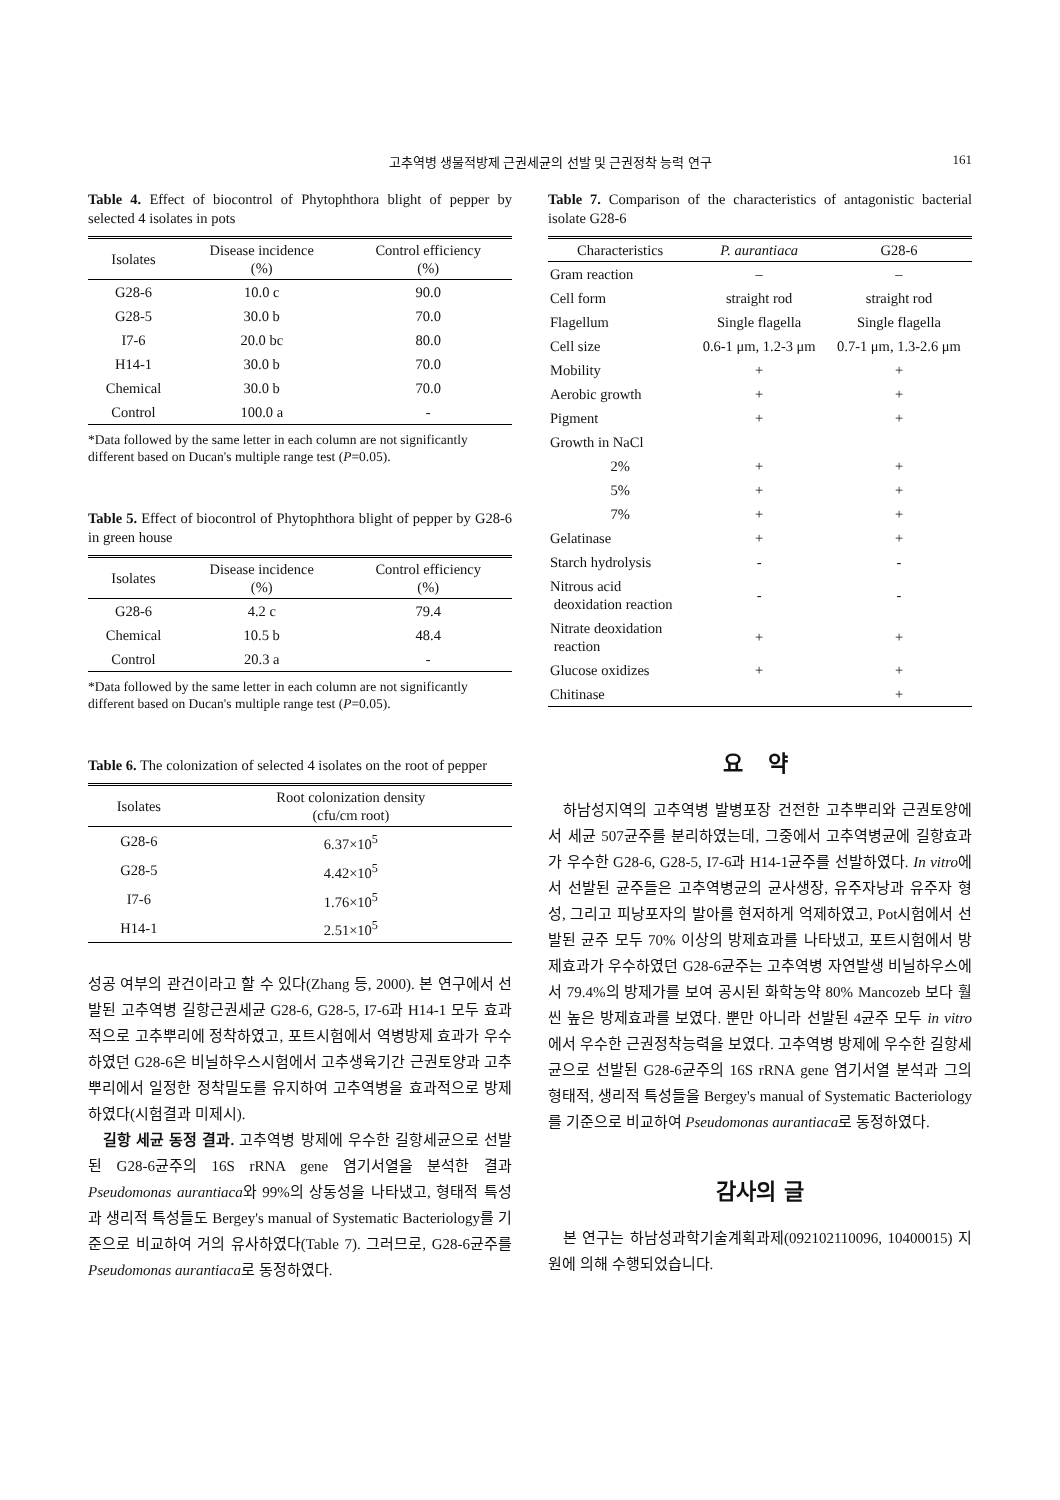고추역병 생물적방제 근권세균의 선발 및 근권정착 능력 연구 161
Table 4. Effect of biocontrol of Phytophthora blight of pepper by selected 4 isolates in pots
| Isolates | Disease incidence (%) | Control efficiency (%) |
| --- | --- | --- |
| G28-6 | 10.0 c | 90.0 |
| G28-5 | 30.0 b | 70.0 |
| I7-6 | 20.0 bc | 80.0 |
| H14-1 | 30.0 b | 70.0 |
| Chemical | 30.0 b | 70.0 |
| Control | 100.0 a | - |
*Data followed by the same letter in each column are not significantly different based on Ducan's multiple range test (P=0.05).
Table 5. Effect of biocontrol of Phytophthora blight of pepper by G28-6 in green house
| Isolates | Disease incidence (%) | Control efficiency (%) |
| --- | --- | --- |
| G28-6 | 4.2 c | 79.4 |
| Chemical | 10.5 b | 48.4 |
| Control | 20.3 a | - |
*Data followed by the same letter in each column are not significantly different based on Ducan's multiple range test (P=0.05).
Table 6. The colonization of selected 4 isolates on the root of pepper
| Isolates | Root colonization density (cfu/cm root) |
| --- | --- |
| G28-6 | 6.37×10<sup>5</sup> |
| G28-5 | 4.42×10<sup>5</sup> |
| I7-6 | 1.76×10<sup>5</sup> |
| H14-1 | 2.51×10<sup>5</sup> |
성공 여부의 관건이라고 할 수 있다(Zhang 등, 2000). 본 연구에서 선발된 고추역병 길항근권세균 G28-6, G28-5, I7-6과 H14-1 모두 효과적으로 고추뿌리에 정착하였고, 포트시험에서 역병방제 효과가 우수하였던 G28-6은 비닐하우스시험에서 고추생육기간 근권토양과 고추뿌리에서 일정한 정착밀도를 유지하여 고추역병을 효과적으로 방제하였다(시험결과 미제시).
길항 세균 동정 결과. 고추역병 방제에 우수한 길항세균으로 선발된 G28-6균주의 16S rRNA gene 염기서열을 분석한 결과 Pseudomonas aurantiaca와 99%의 상동성을 나타냈고, 형태적 특성과 생리적 특성들도 Bergey's manual of Systematic Bacteriology를 기준으로 비교하여 거의 유사하였다(Table 7). 그러므로, G28-6균주를 Pseudomonas aurantiaca로 동정하였다.
Table 7. Comparison of the characteristics of antagonistic bacterial isolate G28-6
| Characteristics | P. aurantiaca | G28-6 |
| --- | --- | --- |
| Gram reaction | – | – |
| Cell form | straight rod | straight rod |
| Flagellum | Single flagella | Single flagella |
| Cell size | 0.6-1 μm, 1.2-3 μm | 0.7-1 μm, 1.3-2.6 μm |
| Mobility | + | + |
| Aerobic growth | + | + |
| Pigment | + | + |
| Growth in NaCl | | |
| 2% | + | + |
| 5% | + | + |
| 7% | + | + |
| Gelatinase | + | + |
| Starch hydrolysis | - | - |
| Nitrous acid deoxidation reaction | - | - |
| Nitrate deoxidation reaction | + | + |
| Glucose oxidizes | + | + |
| Chitinase | | + |
요 약
하남성지역의 고추역병 발병포장 건전한 고추뿌리와 근권토양에서 세균 507균주를 분리하였는데, 그중에서 고추역병균에 길항효과가 우수한 G28-6, G28-5, I7-6과 H14-1균주를 선발하였다. In vitro에서 선발된 균주들은 고추역병균의 균사생장, 유주자낭과 유주자 형성, 그리고 피낭포자의 발아를 현저하게 억제하였고, Pot시험에서 선발된 균주 모두 70% 이상의 방제효과를 나타냈고, 포트시험에서 방제효과가 우수하였던 G28-6균주는 고추역병 자연발생 비닐하우스에서 79.4%의 방제가를 보여 공시된 화학농약 80% Mancozeb 보다 훨씬 높은 방제효과를 보였다. 뿐만 아니라 선발된 4균주 모두 in vitro에서 우수한 근권정착능력을 보였다. 고추역병 방제에 우수한 길항세균으로 선발된 G28-6균주의 16S rRNA gene 염기서열 분석과 그의 형태적, 생리적 특성들을 Bergey's manual of Systematic Bacteriology를 기준으로 비교하여 Pseudomonas aurantiaca로 동정하였다.
감사의 글
본 연구는 하남성과학기술계획과제(092102110096, 10400015) 지원에 의해 수행되었습니다.